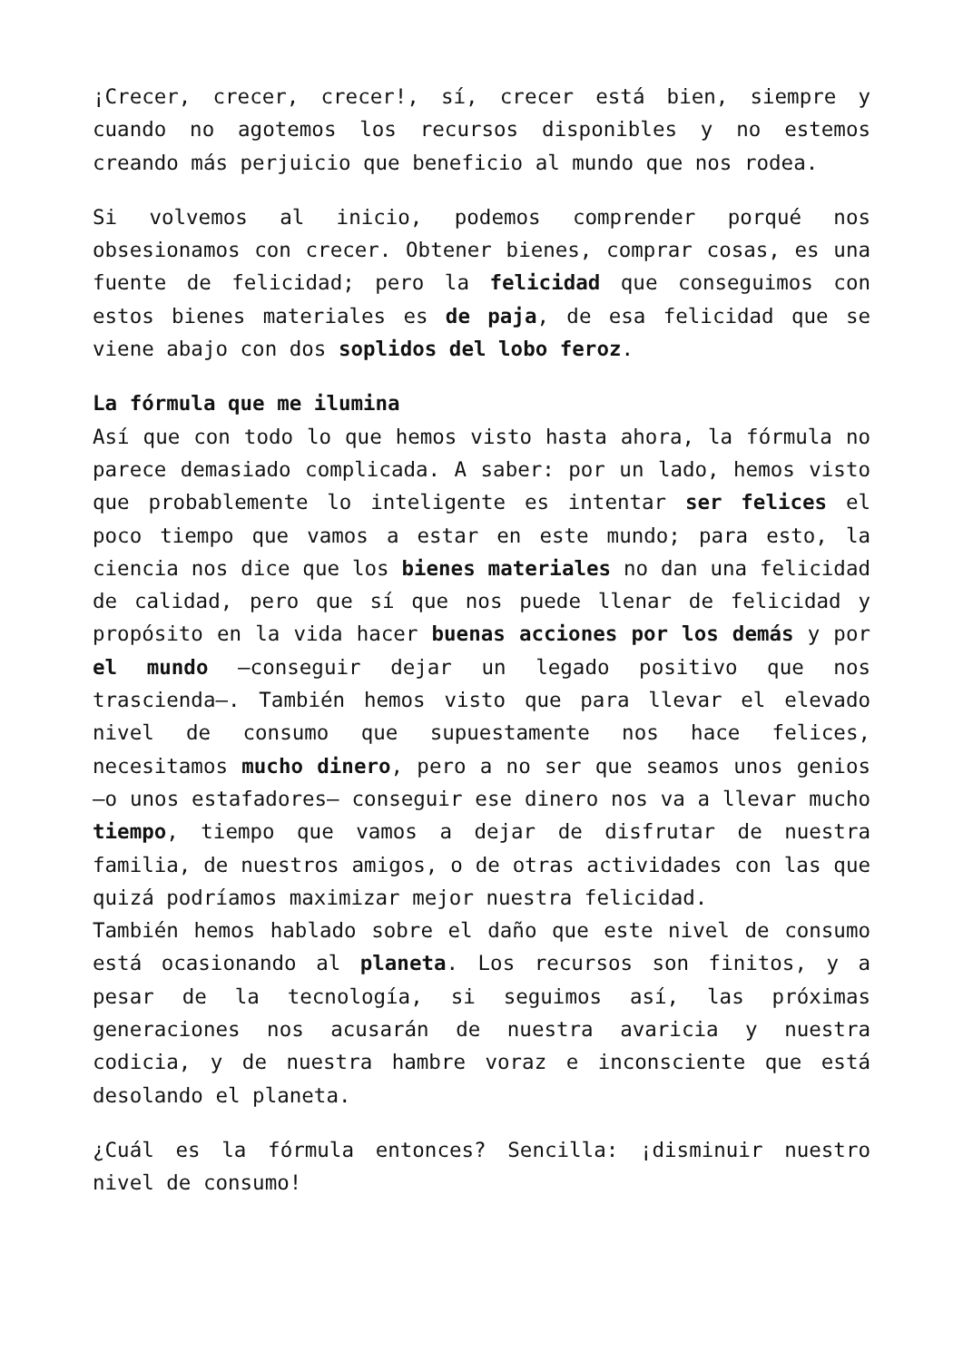¡Crecer, crecer, crecer!, sí, crecer está bien, siempre y cuando no agotemos los recursos disponibles y no estemos creando más perjuicio que beneficio al mundo que nos rodea.
Si volvemos al inicio, podemos comprender porqué nos obsesionamos con crecer. Obtener bienes, comprar cosas, es una fuente de felicidad; pero la felicidad que conseguimos con estos bienes materiales es de paja, de esa felicidad que se viene abajo con dos soplidos del lobo feroz.
La fórmula que me ilumina
Así que con todo lo que hemos visto hasta ahora, la fórmula no parece demasiado complicada. A saber: por un lado, hemos visto que probablemente lo inteligente es intentar ser felices el poco tiempo que vamos a estar en este mundo; para esto, la ciencia nos dice que los bienes materiales no dan una felicidad de calidad, pero que sí que nos puede llenar de felicidad y propósito en la vida hacer buenas acciones por los demás y por el mundo –conseguir dejar un legado positivo que nos trascienda–. También hemos visto que para llevar el elevado nivel de consumo que supuestamente nos hace felices, necesitamos mucho dinero, pero a no ser que seamos unos genios –o unos estafadores– conseguir ese dinero nos va a llevar mucho tiempo, tiempo que vamos a dejar de disfrutar de nuestra familia, de nuestros amigos, o de otras actividades con las que quizá podríamos maximizar mejor nuestra felicidad.
También hemos hablado sobre el daño que este nivel de consumo está ocasionando al planeta. Los recursos son finitos, y a pesar de la tecnología, si seguimos así, las próximas generaciones nos acusarán de nuestra avaricia y nuestra codicia, y de nuestra hambre voraz e inconsciente que está desolando el planeta.
¿Cuál es la fórmula entonces? Sencilla: ¡disminuir nuestro nivel de consumo!